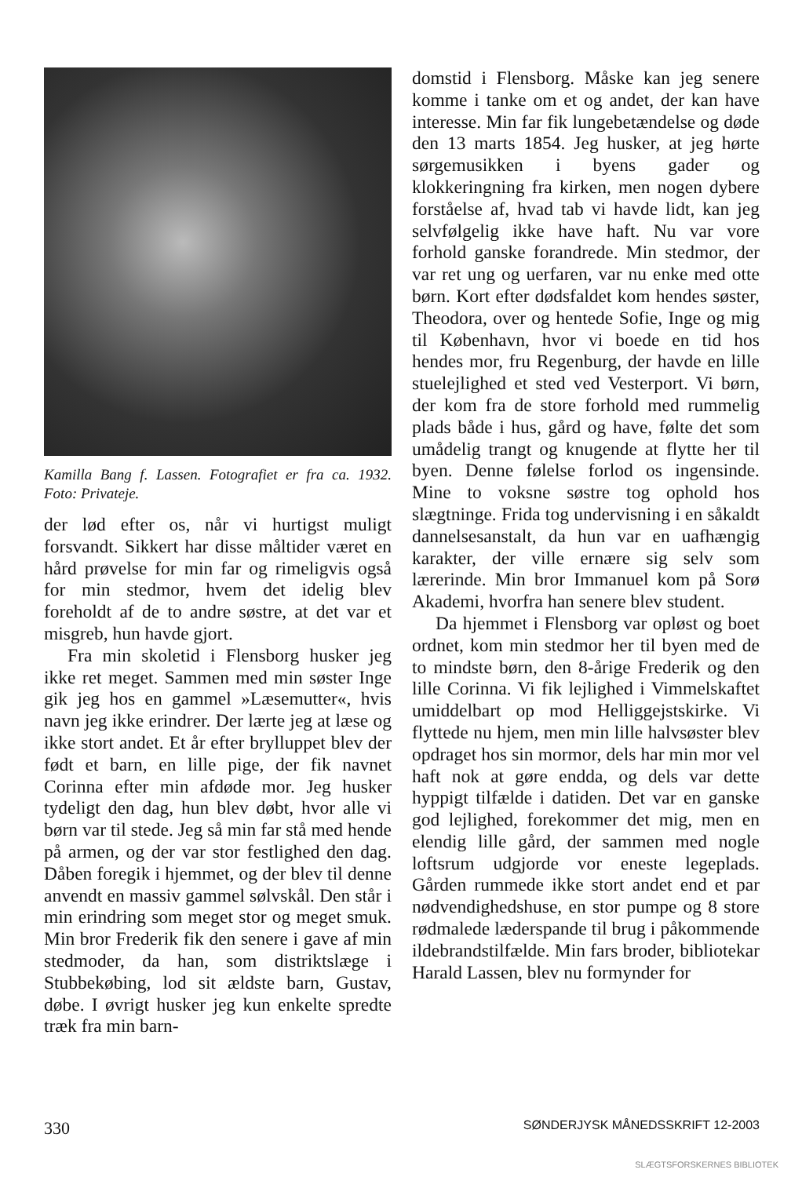Kamilla Bang f. Lassen. Fotografiet er fra ca. 1932. Foto: Privateje.
der lød efter os, når vi hurtigst muligt forsvandt. Sikkert har disse måltider været en hård prøvelse for min far og rimeligvis også for min stedmor, hvem det idelig blev foreholdt af de to andre søstre, at det var et misgreb, hun havde gjort.
Fra min skoletid i Flensborg husker jeg ikke ret meget. Sammen med min søster Inge gik jeg hos en gammel »Læsemutter«, hvis navn jeg ikke erindrer. Der lærte jeg at læse og ikke stort andet. Et år efter brylluppet blev der født et barn, en lille pige, der fik navnet Corinna efter min afdøde mor. Jeg husker tydeligt den dag, hun blev døbt, hvor alle vi børn var til stede. Jeg så min far stå med hende på armen, og der var stor festlighed den dag. Dåben foregik i hjemmet, og der blev til denne anvendt en massiv gammel sølvskål. Den står i min erindring som meget stor og meget smuk. Min bror Frederik fik den senere i gave af min stedmoder, da han, som distriktslæge i Stubbekøbing, lod sit ældste barn, Gustav, døbe. I øvrigt husker jeg kun enkelte spredte træk fra min barn-
domstid i Flensborg. Måske kan jeg senere komme i tanke om et og andet, der kan have interesse. Min far fik lungebetændelse og døde den 13 marts 1854. Jeg husker, at jeg hørte sørgemusikken i byens gader og klokkeringning fra kirken, men nogen dybere forståelse af, hvad tab vi havde lidt, kan jeg selvfølgelig ikke have haft. Nu var vore forhold ganske forandrede. Min stedmor, der var ret ung og uerfaren, var nu enke med otte børn. Kort efter dødsfaldet kom hendes søster, Theodora, over og hentede Sofie, Inge og mig til København, hvor vi boede en tid hos hendes mor, fru Regenburg, der havde en lille stuelejlighed et sted ved Vesterport. Vi børn, der kom fra de store forhold med rummelig plads både i hus, gård og have, følte det som umådelig trangt og knugende at flytte her til byen. Denne følelse forlod os ingensinde. Mine to voksne søstre tog ophold hos slægtninge. Frida tog undervisning i en såkaldt dannelsesanstalt, da hun var en uafhængig karakter, der ville ernære sig selv som lærerinde. Min bror Immanuel kom på Sorø Akademi, hvorfra han senere blev student.
Da hjemmet i Flensborg var opløst og boet ordnet, kom min stedmor her til byen med de to mindste børn, den 8-årige Frederik og den lille Corinna. Vi fik lejlighed i Vimmelskaftet umiddelbart op mod Helliggejstskirke. Vi flyttede nu hjem, men min lille halvsøster blev opdraget hos sin mormor, dels har min mor vel haft nok at gøre endda, og dels var dette hyppigt tilfælde i datiden. Det var en ganske god lejlighed, forekommer det mig, men en elendig lille gård, der sammen med nogle loftsrum udgjorde vor eneste legeplads. Gården rummede ikke stort andet end et par nødvendighedshuse, en stor pumpe og 8 store rødmalede læderspande til brug i påkommende ildebrandstilfælde. Min fars broder, bibliotekar Harald Lassen, blev nu formynder for
330 SØNDERJYSK MÅNEDSSKRIFT 12-2003
SLÆGTSFORSKERNES BIBLIOTEK